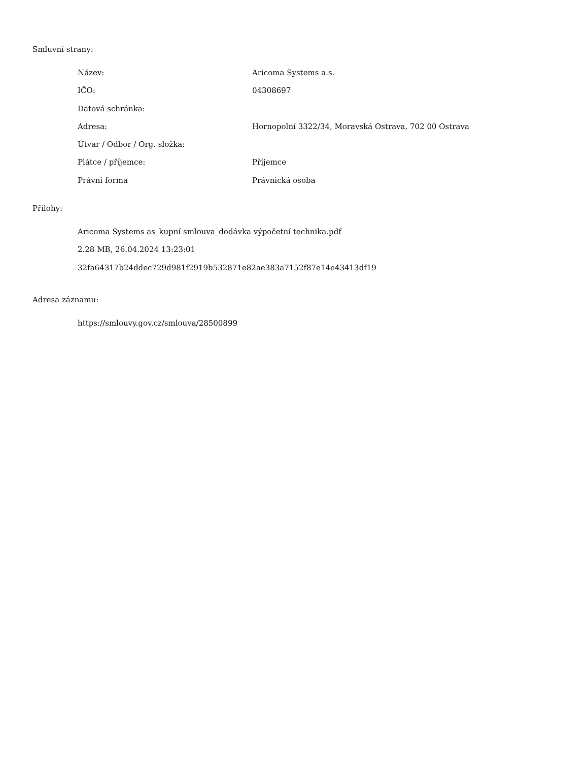Smluvní strany:
| Název: | Aricoma Systems a.s. |
| IČO: | 04308697 |
| Datová schránka: | |
| Adresa: | Hornopolní 3322/34, Moravská Ostrava, 702 00 Ostrava |
| Útvar / Odbor / Org. složka: | |
| Plátce / příjemce: | Příjemce |
| Právní forma | Právnická osoba |
Přílohy:
Aricoma Systems as_kupní smlouva_dodávka výpočetní technika.pdf
2.28 MB, 26.04.2024 13:23:01
32fa64317b24ddec729d981f2919b532871e82ae383a7152f87e14e43413df19
Adresa záznamu:
https://smlouvy.gov.cz/smlouva/28500899